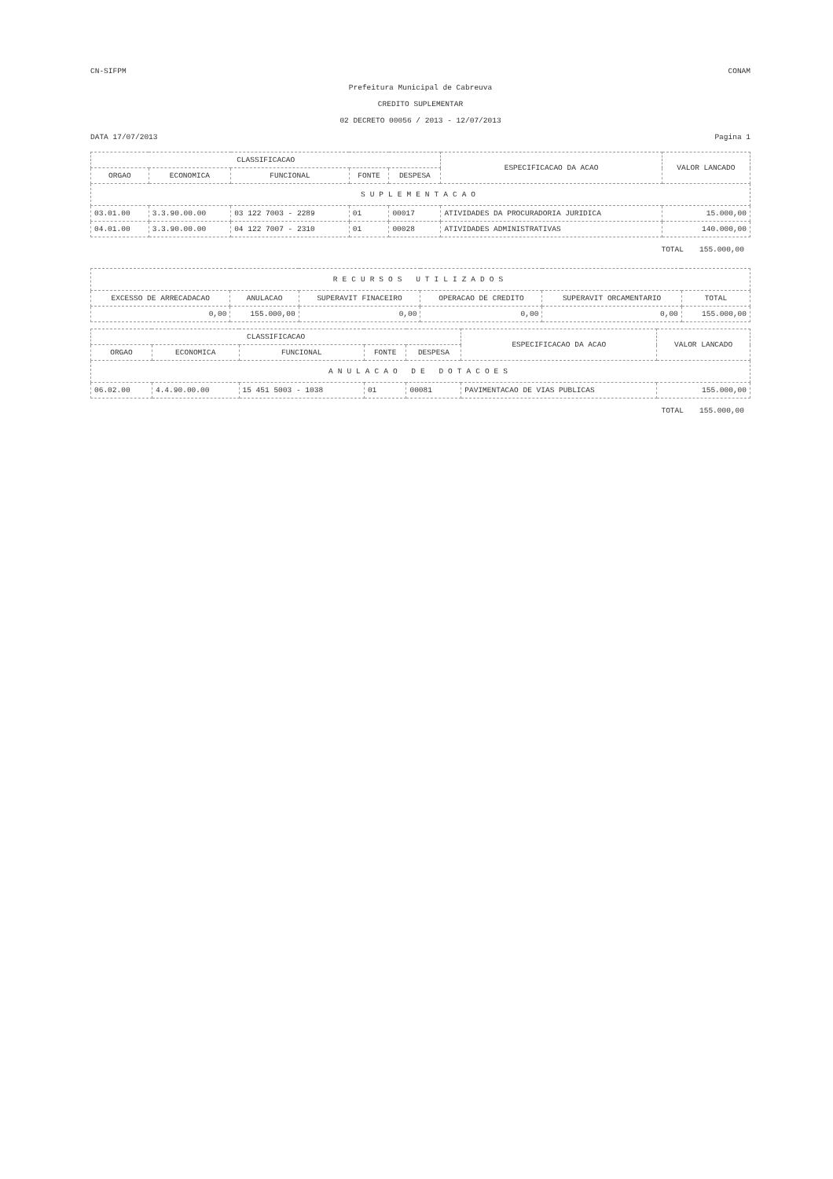CN-SIFPM CONAM
Prefeitura Municipal de Cabreuva
CREDITO SUPLEMENTAR
02 DECRETO 00056 / 2013 - 12/07/2013
DATA 17/07/2013 Pagina 1
| CLASSIFICACAO | | | | | ESPECIFICACAO DA ACAO | VALOR LANCADO |
| --- | --- | --- | --- | --- | --- | --- |
| ORGAO | ECONOMICA | FUNCIONAL | FONTE | DESPESA | | |
| SUPLEMENTACAO | | | | | | |
| 03.01.00 | 3.3.90.00.00 | 03 122 7003 - 2289 | 01 | 00017 | ATIVIDADES DA PROCURADORIA JURIDICA | 15.000,00 |
| 04.01.00 | 3.3.90.00.00 | 04 122 7007 - 2310 | 01 | 00028 | ATIVIDADES ADMINISTRATIVAS | 140.000,00 |
TOTAL 155.000,00
| RECURSOS UTILIZADOS | | | | | |
| EXCESSO DE ARRECADACAO | ANULACAO | SUPERAVIT FINACEIRO | OPERACAO DE CREDITO | SUPERAVIT ORCAMENTARIO | TOTAL |
| 0,00 | 155.000,00 | 0,00 | 0,00 | 0,00 | 155.000,00 |
| CLASSIFICACAO | | | | | ESPECIFICACAO DA ACAO | VALOR LANCADO |
| --- | --- | --- | --- | --- | --- | --- |
| ORGAO | ECONOMICA | FUNCIONAL | FONTE | DESPESA | | |
| ANULACAO DE DOTACOES | | | | | | |
| 06.02.00 | 4.4.90.00.00 | 15 451 5003 - 1038 | 01 | 00081 | PAVIMENTACAO DE VIAS PUBLICAS | 155.000,00 |
TOTAL 155.000,00